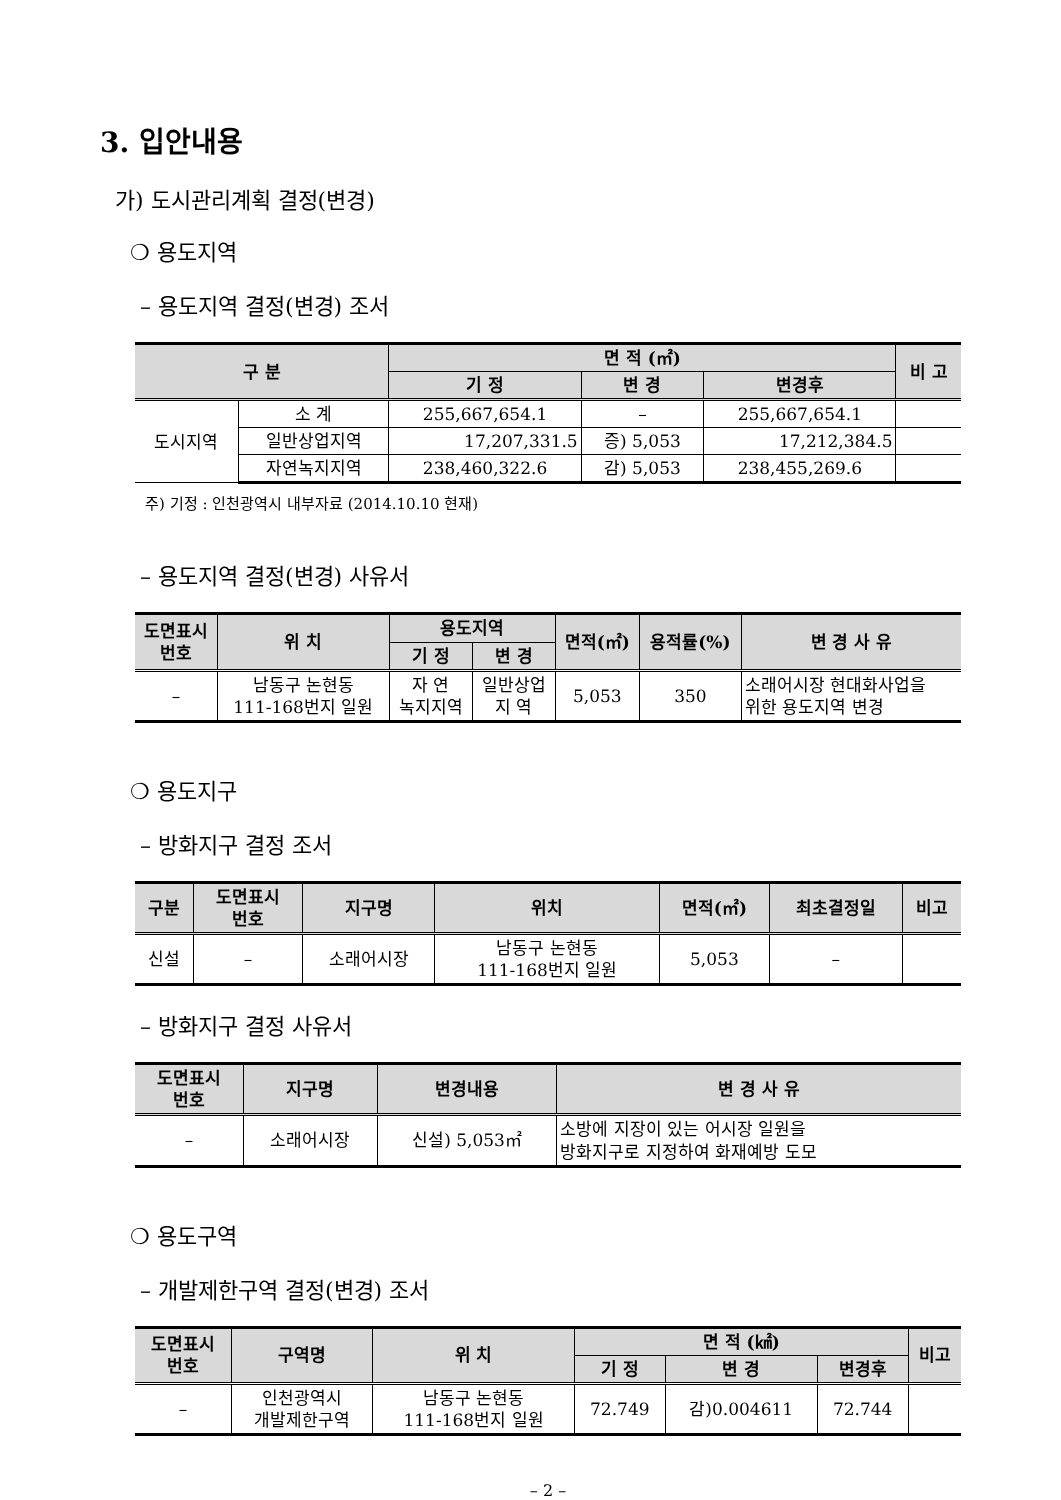3. 입안내용
가) 도시관리계획 결정(변경)
❍ 용도지역
– 용도지역 결정(변경) 조서
| 구 분 | | 면 적 (㎡) | | | 비 고 |
| --- | --- | --- | --- | --- | --- |
| | | 기 정 | 변 경 | 변경후 | |
| 도시지역 | 소 계 | 255,667,654.1 | – | 255,667,654.1 | |
| | 일반상업지역 | 17,207,331.5 | 증) 5,053 | 17,212,384.5 | |
| | 자연녹지지역 | 238,460,322.6 | 감) 5,053 | 238,455,269.6 | |
주) 기정 : 인천광역시 내부자료 (2014.10.10 현재)
– 용도지역 결정(변경) 사유서
| 도면표시 번호 | 위 치 | 용도지역 | | 면적(㎡) | 용적률(%) | 변 경 사 유 |
| --- | --- | --- | --- | --- | --- | --- |
| | | 기 정 | 변 경 | | | |
| – | 남동구 논현동 111-168번지 일원 | 자 연 녹지지역 | 일반상업 지 역 | 5,053 | 350 | 소래어시장 현대화사업을 위한 용도지역 변경 |
❍ 용도지구
– 방화지구 결정 조서
| 구분 | 도면표시 번호 | 지구명 | 위치 | 면적(㎡) | 최초결정일 | 비고 |
| --- | --- | --- | --- | --- | --- | --- |
| 신설 | – | 소래어시장 | 남동구 논현동 111-168번지 일원 | 5,053 | – | |
– 방화지구 결정 사유서
| 도면표시 번호 | 지구명 | 변경내용 | 변 경 사 유 |
| --- | --- | --- | --- |
| – | 소래어시장 | 신설) 5,053㎡ | 소방에 지장이 있는 어시장 일원을 방화지구로 지정하여 화재예방 도모 |
❍ 용도구역
– 개발제한구역 결정(변경) 조서
| 도면표시 번호 | 구역명 | 위 치 | 면 적 (㎢) | | | 비고 |
| --- | --- | --- | --- | --- | --- | --- |
| | | | 기 정 | 변 경 | 변경후 | |
| – | 인천광역시 개발제한구역 | 남동구 논현동 111-168번지 일원 | 72.749 | 감)0.004611 | 72.744 | |
– 2 –